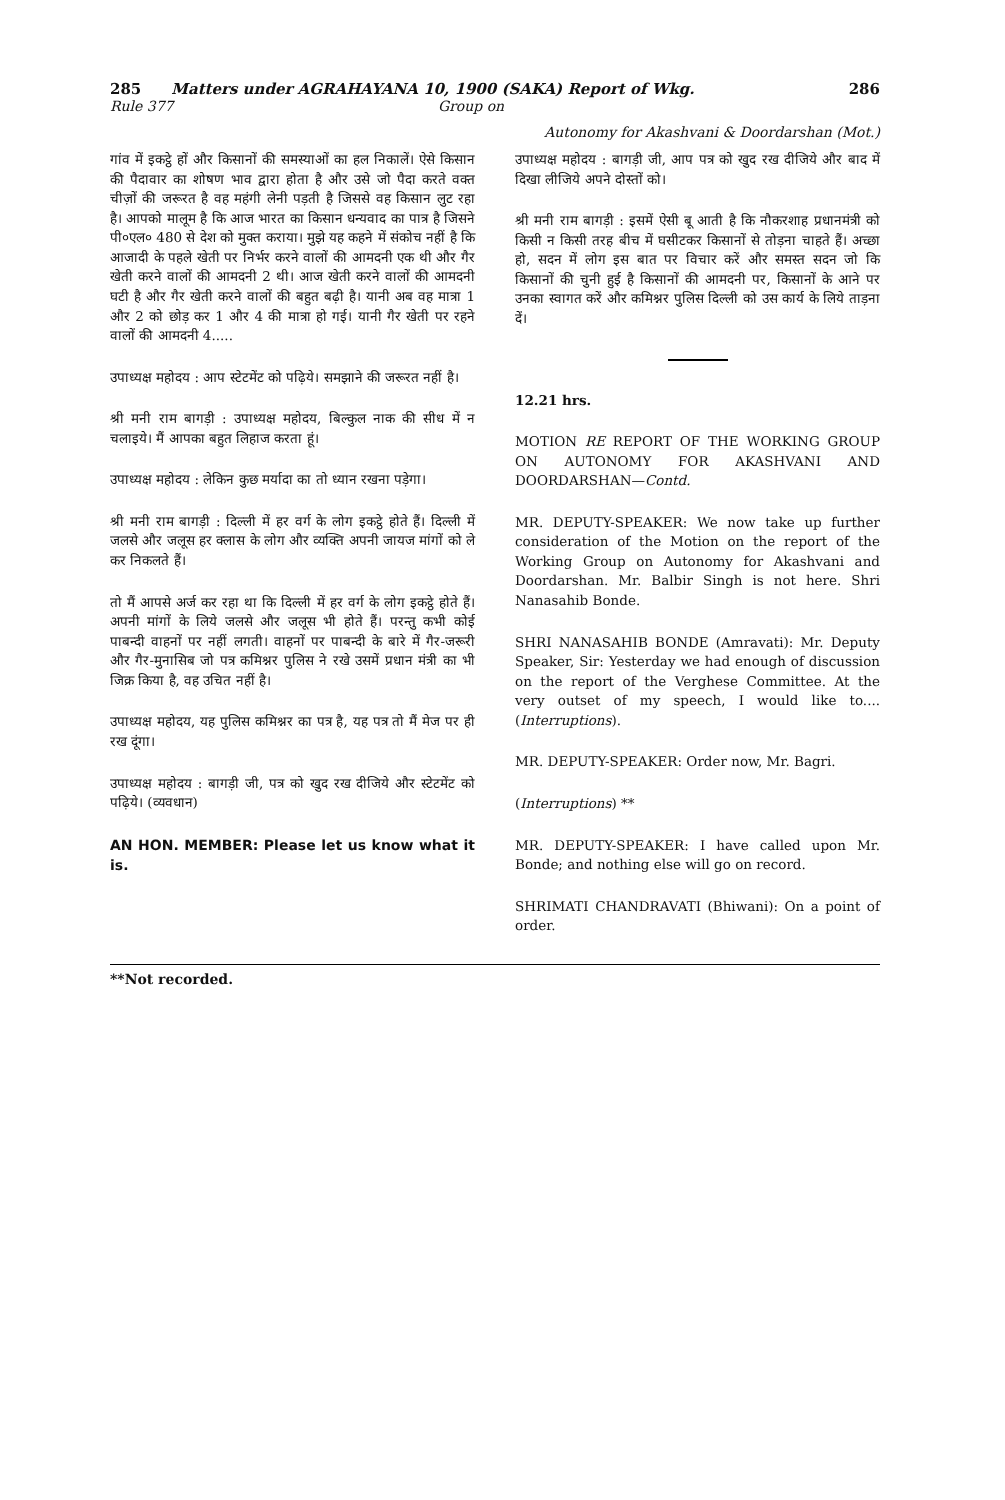285 Matters under AGRAHAYANA 10, 1900 (SAKA) Report of Wkg. 286
Rule 377 Group on
Autonomy for Akashvani & Doordarshan (Mot.)
गांव में इकट्ठे हों और किसानों की समस्याओं का हल निकालें। ऐसे किसान की पैदावार का शोषण भाव द्वारा होता है और उसे जो पैदा करते वक्त चीज़ों की जरूरत है वह महंगी लेनी पड़ती है जिससे वह किसान लुट रहा है। आपको मालूम है कि आज भारत का किसान धन्यवाद का पात्र है जिसने पी०एल० 480 से देश को मुक्त कराया। मुझे यह कहने में संकोच नहीं है कि आजादी के पहले खेती पर निर्भर करने वालों की आमदनी एक थी और गैर खेती करने वालों की आमदनी 2 थी। आज खेती करने वालों की आमदनी घटी है और गैर खेती करने वालों की बहुत बढ़ी है। यानी अब वह मात्रा 1 और 2 को छोड़ कर 1 और 4 की मात्रा हो गई। यानी गैर खेती पर रहने वालों की आमदनी 4.....
उपाध्यक्ष महोदय : आप स्टेटमेंट को पढ़िये। समझाने की जरूरत नहीं है।
श्री मनी राम बागड़ी : उपाध्यक्ष महोदय, बिल्कुल नाक की सीध में न चलाइये। मैं आपका बहुत लिहाज करता हूं।
उपाध्यक्ष महोदय : लेकिन कुछ मर्यादा का तो ध्यान रखना पड़ेगा।
श्री मनी राम बागड़ी : दिल्ली में हर वर्ग के लोग इकट्ठे होते हैं। दिल्ली में जलसे और जलूस हर क्लास के लोग और व्यक्ति अपनी जायज मांगों को ले कर निकलते हैं।
तो मैं आपसे अर्ज कर रहा था कि दिल्ली में हर वर्ग के लोग इकट्ठे होते हैं। अपनी मांगों के लिये जलसे और जलूस भी होते हैं। परन्तु कभी कोई पाबन्दी वाहनों पर नहीं लगती। वाहनों पर पाबन्दी के बारे में गैर-जरूरी और गैर-मुनासिब जो पत्र कमिश्नर पुलिस ने रखे उसमें प्रधान मंत्री का भी जिक्र किया है, वह उचित नहीं है।
उपाध्यक्ष महोदय, यह पुलिस कमिश्नर का पत्र है, यह पत्र तो मैं मेज पर ही रख दूंगा।
उपाध्यक्ष महोदय : बागड़ी जी, पत्र को खुद रख दीजिये और स्टेटमेंट को पढ़िये। (व्यवधान)
AN HON. MEMBER: Please let us know what it is.
उपाध्यक्ष महोदय : बागड़ी जी, आप पत्र को खुद रख दीजिये और बाद में दिखा लीजिये अपने दोस्तों को।
श्री मनी राम बागड़ी : इसमें ऐसी बू आती है कि नौकरशाह प्रधानमंत्री को किसी न किसी तरह बीच में घसीटकर किसानों से तोड़ना चाहते हैं। अच्छा हो, सदन में लोग इस बात पर विचार करें और समस्त सदन जो कि किसानों की चुनी हुई है किसानों की आमदनी पर, किसानों के आने पर उनका स्वागत करें और कमिश्नर पुलिस दिल्ली को उस कार्य के लिये ताड़ना दें।
12.21 hrs.
MOTION RE REPORT OF THE WORKING GROUP ON AUTONOMY FOR AKASHVANI AND DOORDARSHAN—Contd.
MR. DEPUTY-SPEAKER: We now take up further consideration of the Motion on the report of the Working Group on Autonomy for Akashvani and Doordarshan. Mr. Balbir Singh is not here. Shri Nanasahib Bonde.
SHRI NANASAHIB BONDE (Amravati): Mr. Deputy Speaker, Sir: Yesterday we had enough of discussion on the report of the Verghese Committee. At the very outset of my speech, I would like to.... (Interruptions).
MR. DEPUTY-SPEAKER: Order now, Mr. Bagri.
(Interruptions) **
MR. DEPUTY-SPEAKER: I have called upon Mr. Bonde; and nothing else will go on record.
SHRIMATI CHANDRAVATI (Bhiwani): On a point of order.
**Not recorded.